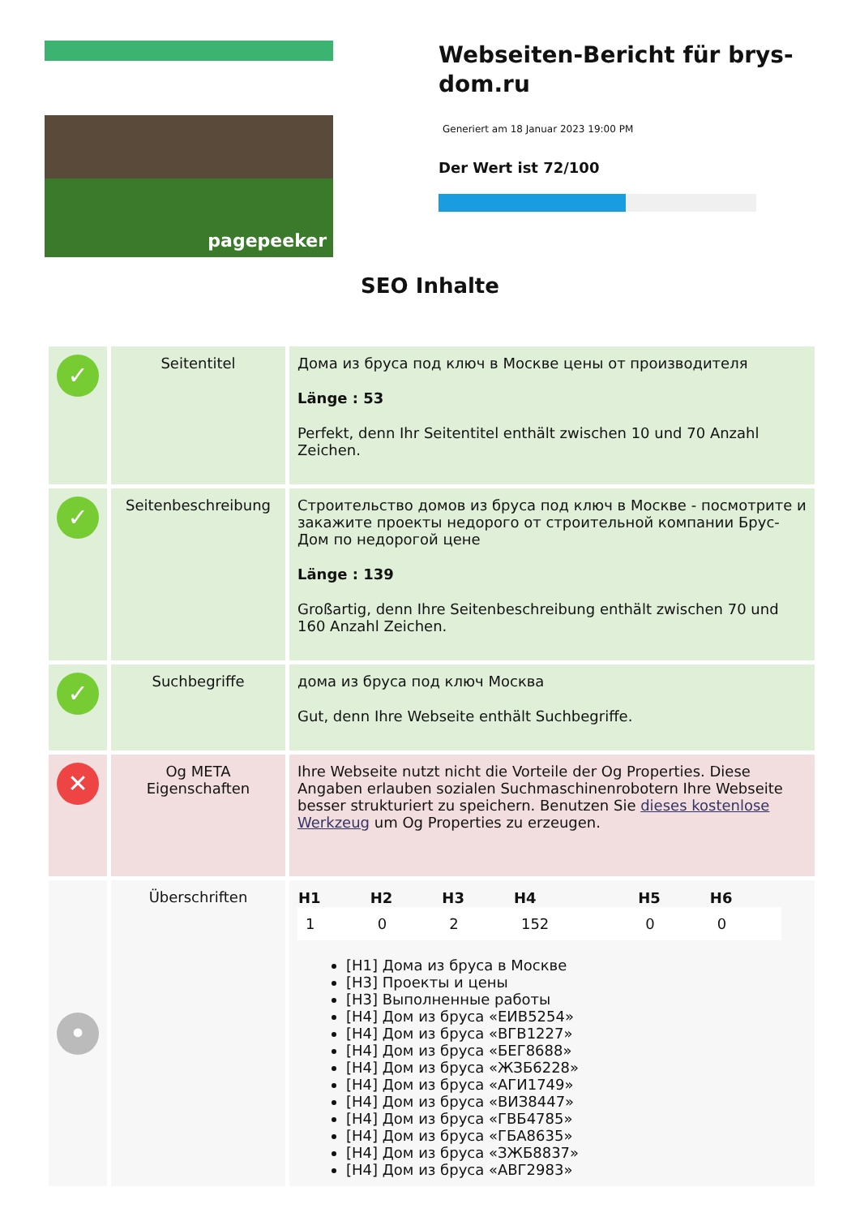pagepeeker
Webseiten-Bericht für brys-dom.ru
Generiert am 18 Januar 2023 19:00 PM
Der Wert ist 72/100
SEO Inhalte
| ✓ | Seitentitel | Дома из бруса под ключ в Москве цены от производителя Länge : 53 Perfekt, denn Ihr Seitentitel enthält zwischen 10 und 70 Anzahl Zeichen. |
| ✓ | Seitenbeschreibung | Строительство домов из бруса под ключ в Москве - посмотрите и закажите проекты недорого от строительной компании Брус-Дом по недорогой цене Länge : 139 Großartig, denn Ihre Seitenbeschreibung enthält zwischen 70 und 160 Anzahl Zeichen. |
| ✓ | Suchbegriffe | дома из бруса под ключ Москва Gut, denn Ihre Webseite enthält Suchbegriffe. |
| ✕ | Og META Eigenschaften | Ihre Webseite nutzt nicht die Vorteile der Og Properties. Diese Angaben erlauben sozialen Suchmaschinenrobotern Ihre Webseite besser strukturiert zu speichern. Benutzen Sie dieses kostenlose Werkzeug um Og Properties zu erzeugen. |
| • | Überschriften | / H1 / H2 / H3 / H4 / H5 / H6 / / --- / --- / --- / --- / --- / --- / / 1 / 0 / 2 / 152 / 0 / 0 / [H1] Дома из бруса в Москве [H3] Проекты и цены [H3] Выполненные работы [H4] Дом из бруса «ЕИВ5254» [H4] Дом из бруса «ВГВ1227» [H4] Дом из бруса «БЕГ8688» [H4] Дом из бруса «ЖЗБ6228» [H4] Дом из бруса «АГИ1749» [H4] Дом из бруса «ВИЗ8447» [H4] Дом из бруса «ГВБ4785» [H4] Дом из бруса «ГБА8635» [H4] Дом из бруса «ЗЖБ8837» [H4] Дом из бруса «АВГ2983» |